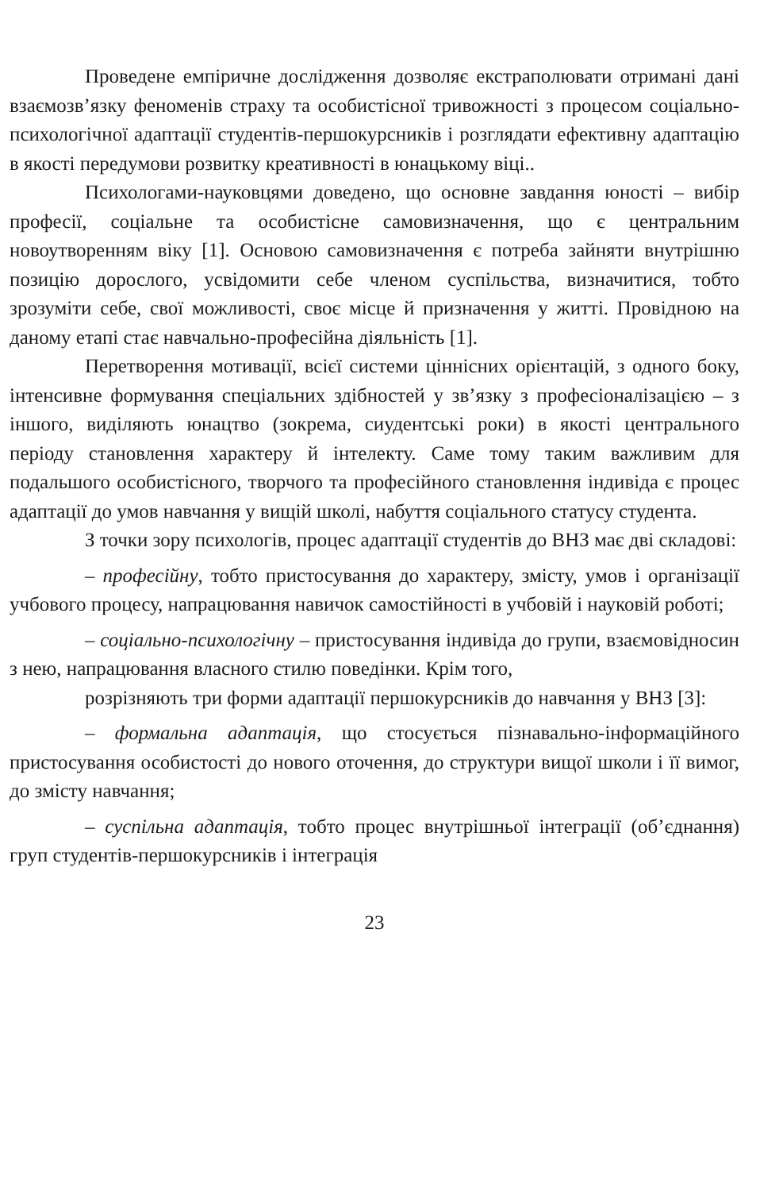Проведене емпіричне дослідження дозволяє екстраполювати отримані дані взаємозв’язку феноменів страху та особистісної тривожності з процесом соціально-психологічної адаптації студентів-першокурсників і розглядати ефективну адаптацію в якості передумови розвитку креативності в юнацькому віці..
Психологами-науковцями доведено, що основне завдання юності – вибір професії, соціальне та особистісне самовизначення, що є центральним новоутворенням віку [1]. Основою самовизначення є потреба зайняти внутрішню позицію дорослого, усвідомити себе членом суспільства, визначитися, тобто зрозуміти себе, свої можливості, своє місце й призначення у житті. Провідною на даному етапі стає навчально-професійна діяльність [1].
Перетворення мотивації, всієї системи ціннісних орієнтацій, з одного боку, інтенсивне формування спеціальних здібностей у зв’язку з професіоналізацією – з іншого, виділяють юнацтво (зокрема, сиудентські роки) в якості центрального періоду становлення характеру й інтелекту. Саме тому таким важливим для подальшого особистісного, творчого та професійного становлення індивіда є процес адаптації до умов навчання у вищій школі, набуття соціального статусу студента.
З точки зору психологів, процес адаптації студентів до ВНЗ має дві складові:
– професійну, тобто пристосування до характеру, змісту, умов і організації учбового процесу, напрацювання навичок самостійності в учбовій і науковій роботі;
– соціально-психологічну – пристосування індивіда до групи, взаємовідносин з нею, напрацювання власного стилю поведінки. Крім того,
розрізняють три форми адаптації першокурсників до навчання у ВНЗ [3]:
– формальна адаптація, що стосується пізнавально-інформаційного пристосування особистості до нового оточення, до структури вищої школи і її вимог, до змісту навчання;
– суспільна адаптація, тобто процес внутрішньої інтеграції (об’єднання) груп студентів-першокурсників і інтеграція
23